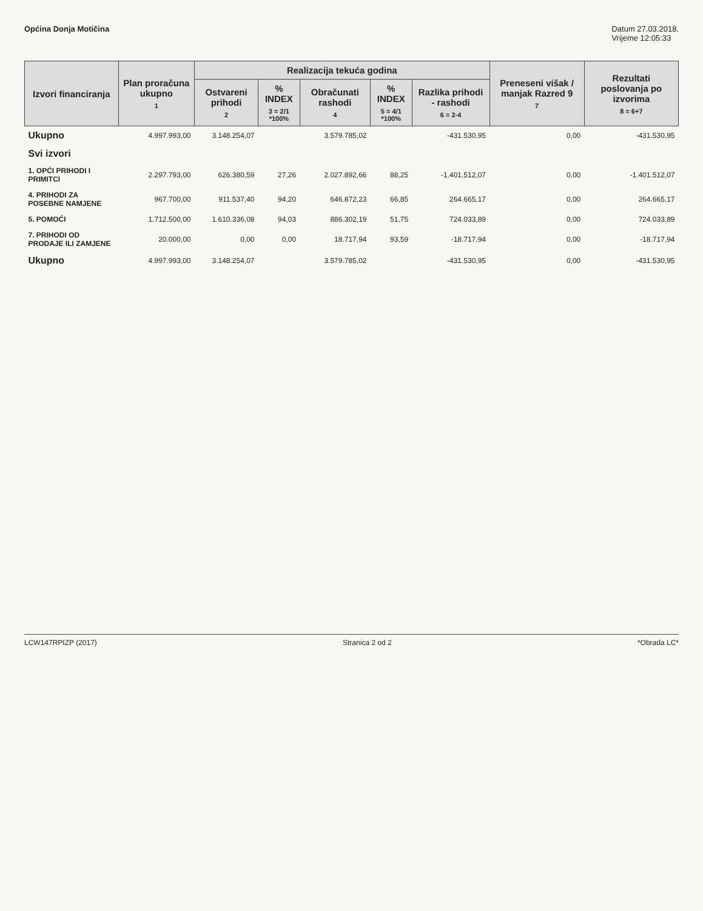Općina Donja Motičina Datum 27.03.2018.
Vrijeme 12:05:33
| Izvori financiranja | Plan proračuna ukupno 1 | Realizacija tekuća godina | | | | | Preneseni višak / manjak Razred 9 7 | Rezultati poslovanja po izvorima 8 = 6+7 |
| --- | --- | --- | --- | --- | --- | --- | --- | --- |
| | | Ostvareni prihodi 2 | % INDEX 3 = 2/1 *100% | Obračunati rashodi 4 | % INDEX 5 = 4/1 *100% | Razlika prihodi - rashodi 6 = 2-4 | | |
| Ukupno | 4.997.993,00 | 3.148.254,07 | | 3.579.785,02 | | -431.530,95 | 0,00 | -431.530,95 |
| Svi izvori | | | | | | | | |
| 1. OPĆI PRIHODI I PRIMITCI | 2.297.793,00 | 626.380,59 | 27,26 | 2.027.892,66 | 88,25 | -1.401.512,07 | 0,00 | -1.401.512,07 |
| 4. PRIHODI ZA POSEBNE NAMJENE | 967.700,00 | 911.537,40 | 94,20 | 646.872,23 | 66,85 | 264.665,17 | 0,00 | 264.665,17 |
| 5. POMOĆI | 1.712.500,00 | 1.610.336,08 | 94,03 | 886.302,19 | 51,75 | 724.033,89 | 0,00 | 724.033,89 |
| 7. PRIHODI OD PRODAJE ILI ZAMJENE | 20.000,00 | 0,00 | 0,00 | 18.717,94 | 93,59 | -18.717,94 | 0,00 | -18.717,94 |
| Ukupno | 4.997.993,00 | 3.148.254,07 | | 3.579.785,02 | | -431.530,95 | 0,00 | -431.530,95 |
LCW147RPIZP (2017) Stranica 2 od 2 *Obrada LC*